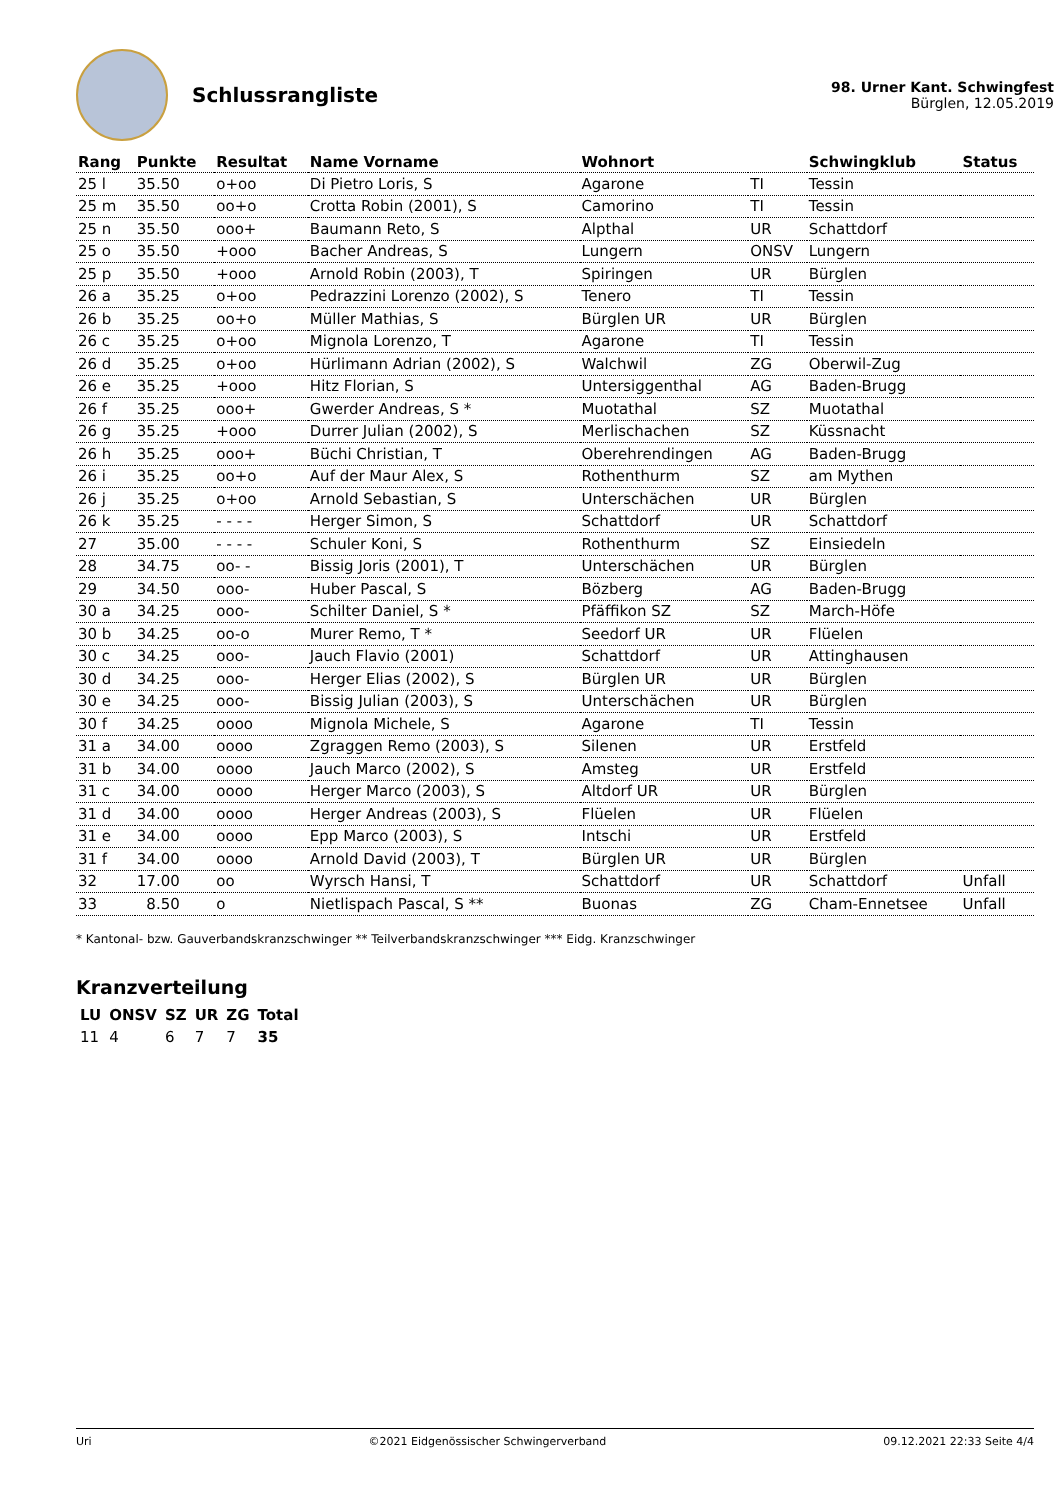Schlussrangliste
98. Urner Kant. Schwingfest
Bürglen, 12.05.2019
| Rang | Punkte | Resultat | Name Vorname | Wohnort | | Schwingklub | Status |
| --- | --- | --- | --- | --- | --- | --- | --- |
| 25 l | 35.50 | o+oo | Di Pietro Loris, S | Agarone | TI | Tessin | |
| 25 m | 35.50 | oo+o | Crotta Robin (2001), S | Camorino | TI | Tessin | |
| 25 n | 35.50 | ooo+ | Baumann Reto, S | Alpthal | UR | Schattdorf | |
| 25 o | 35.50 | +ooo | Bacher Andreas, S | Lungern | ONSV | Lungern | |
| 25 p | 35.50 | +ooo | Arnold Robin (2003), T | Spiringen | UR | Bürglen | |
| 26 a | 35.25 | o+oo | Pedrazzini Lorenzo (2002), S | Tenero | TI | Tessin | |
| 26 b | 35.25 | oo+o | Müller Mathias, S | Bürglen UR | UR | Bürglen | |
| 26 c | 35.25 | o+oo | Mignola Lorenzo, T | Agarone | TI | Tessin | |
| 26 d | 35.25 | o+oo | Hürlimann Adrian (2002), S | Walchwil | ZG | Oberwil-Zug | |
| 26 e | 35.25 | +ooo | Hitz Florian, S | Untersiggenthal | AG | Baden-Brugg | |
| 26 f | 35.25 | ooo+ | Gwerder Andreas, S * | Muotathal | SZ | Muotathal | |
| 26 g | 35.25 | +ooo | Durrer Julian (2002), S | Merlischachen | SZ | Küssnacht | |
| 26 h | 35.25 | ooo+ | Büchi Christian, T | Oberehrendingen | AG | Baden-Brugg | |
| 26 i | 35.25 | oo+o | Auf der Maur Alex, S | Rothenthurm | SZ | am Mythen | |
| 26 j | 35.25 | o+oo | Arnold Sebastian, S | Unterschächen | UR | Bürglen | |
| 26 k | 35.25 | - - - - | Herger Simon, S | Schattdorf | UR | Schattdorf | |
| 27 | 35.00 | - - - - | Schuler Koni, S | Rothenthurm | SZ | Einsiedeln | |
| 28 | 34.75 | oo- - | Bissig Joris (2001), T | Unterschächen | UR | Bürglen | |
| 29 | 34.50 | ooo- | Huber Pascal, S | Bözberg | AG | Baden-Brugg | |
| 30 a | 34.25 | ooo- | Schilter Daniel, S * | Pfäffikon SZ | SZ | March-Höfe | |
| 30 b | 34.25 | oo-o | Murer Remo, T * | Seedorf UR | UR | Flüelen | |
| 30 c | 34.25 | ooo- | Jauch Flavio (2001) | Schattdorf | UR | Attinghausen | |
| 30 d | 34.25 | ooo- | Herger Elias (2002), S | Bürglen UR | UR | Bürglen | |
| 30 e | 34.25 | ooo- | Bissig Julian (2003), S | Unterschächen | UR | Bürglen | |
| 30 f | 34.25 | oooo | Mignola Michele, S | Agarone | TI | Tessin | |
| 31 a | 34.00 | oooo | Zgraggen Remo (2003), S | Silenen | UR | Erstfeld | |
| 31 b | 34.00 | oooo | Jauch Marco (2002), S | Amsteg | UR | Erstfeld | |
| 31 c | 34.00 | oooo | Herger Marco (2003), S | Altdorf UR | UR | Bürglen | |
| 31 d | 34.00 | oooo | Herger Andreas (2003), S | Flüelen | UR | Flüelen | |
| 31 e | 34.00 | oooo | Epp Marco (2003), S | Intschi | UR | Erstfeld | |
| 31 f | 34.00 | oooo | Arnold David (2003), T | Bürglen UR | UR | Bürglen | |
| 32 | 17.00 | oo | Wyrsch Hansi, T | Schattdorf | UR | Schattdorf | Unfall |
| 33 | 8.50 | o | Nietlispach Pascal, S ** | Buonas | ZG | Cham-Ennetsee | Unfall |
* Kantonal- bzw. Gauverbandskranzschwinger ** Teilverbandskranzschwinger *** Eidg. Kranzschwinger
Kranzverteilung
| LU | ONSV | SZ | UR | ZG | Total |
| --- | --- | --- | --- | --- | --- |
| 11 | 4 | 6 | 7 | 7 | 35 |
Uri ©2021 Eidgenössischer Schwingerverband 09.12.2021 22:33 Seite 4/4